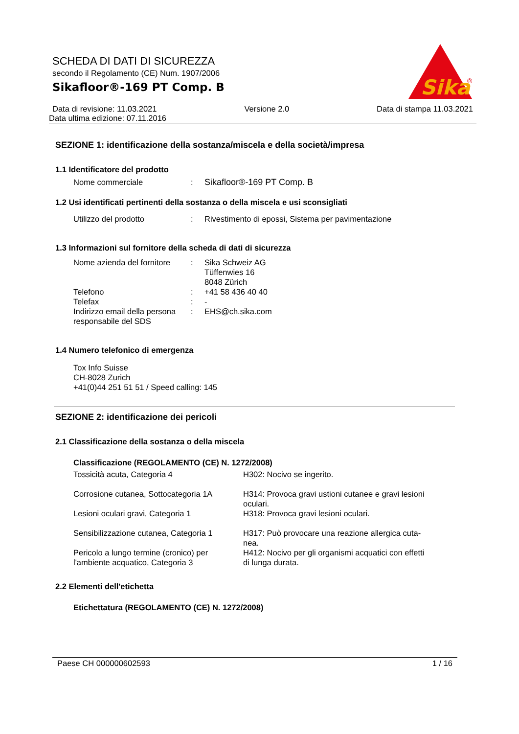Sika
®
SCHEDA DI DATI DI SICUREZZA
secondo il Regolamento (CE) Num. 1907/2006
Sikafloor®-169 PT Comp. B
Data di revisione: 11.03.2021 Versione 2.0 Data di stampa 11.03.2021
Data ultima edizione: 07.11.2016
SEZIONE 1: identificazione della sostanza/miscela e della società/impresa
1.1 Identificatore del prodotto
| Nome commerciale | : | Sikafloor®-169 PT Comp. B |
1.2 Usi identificati pertinenti della sostanza o della miscela e usi sconsigliati
| Utilizzo del prodotto | : | Rivestimento di epossi, Sistema per pavimentazione |
1.3 Informazioni sul fornitore della scheda di dati di sicurezza
| Nome azienda del fornitore | : | Sika Schweiz AG Tüffenwies 16 8048 Zürich |
| Telefono | : | +41 58 436 40 40 |
| Telefax | : | - |
| Indirizzo email della persona responsabile del SDS | : | EHS@ch.sika.com |
1.4 Numero telefonico di emergenza
Tox Info Suisse
CH-8028 Zurich
+41(0)44 251 51 51 / Speed calling: 145
SEZIONE 2: identificazione dei pericoli
2.1 Classificazione della sostanza o della miscela
Classificazione (REGOLAMENTO (CE) N. 1272/2008)
| Tossicità acuta, Categoria 4 | H302: Nocivo se ingerito. |
| Corrosione cutanea, Sottocategoria 1A | H314: Provoca gravi ustioni cutanee e gravi lesioni oculari. |
| Lesioni oculari gravi, Categoria 1 | H318: Provoca gravi lesioni oculari. |
| Sensibilizzazione cutanea, Categoria 1 | H317: Può provocare una reazione allergica cuta- nea. |
| Pericolo a lungo termine (cronico) per l'ambiente acquatico, Categoria 3 | H412: Nocivo per gli organismi acquatici con effetti di lunga durata. |
2.2 Elementi dell'etichetta
Etichettatura (REGOLAMENTO (CE) N. 1272/2008)
Paese CH 000000602593 1 / 16